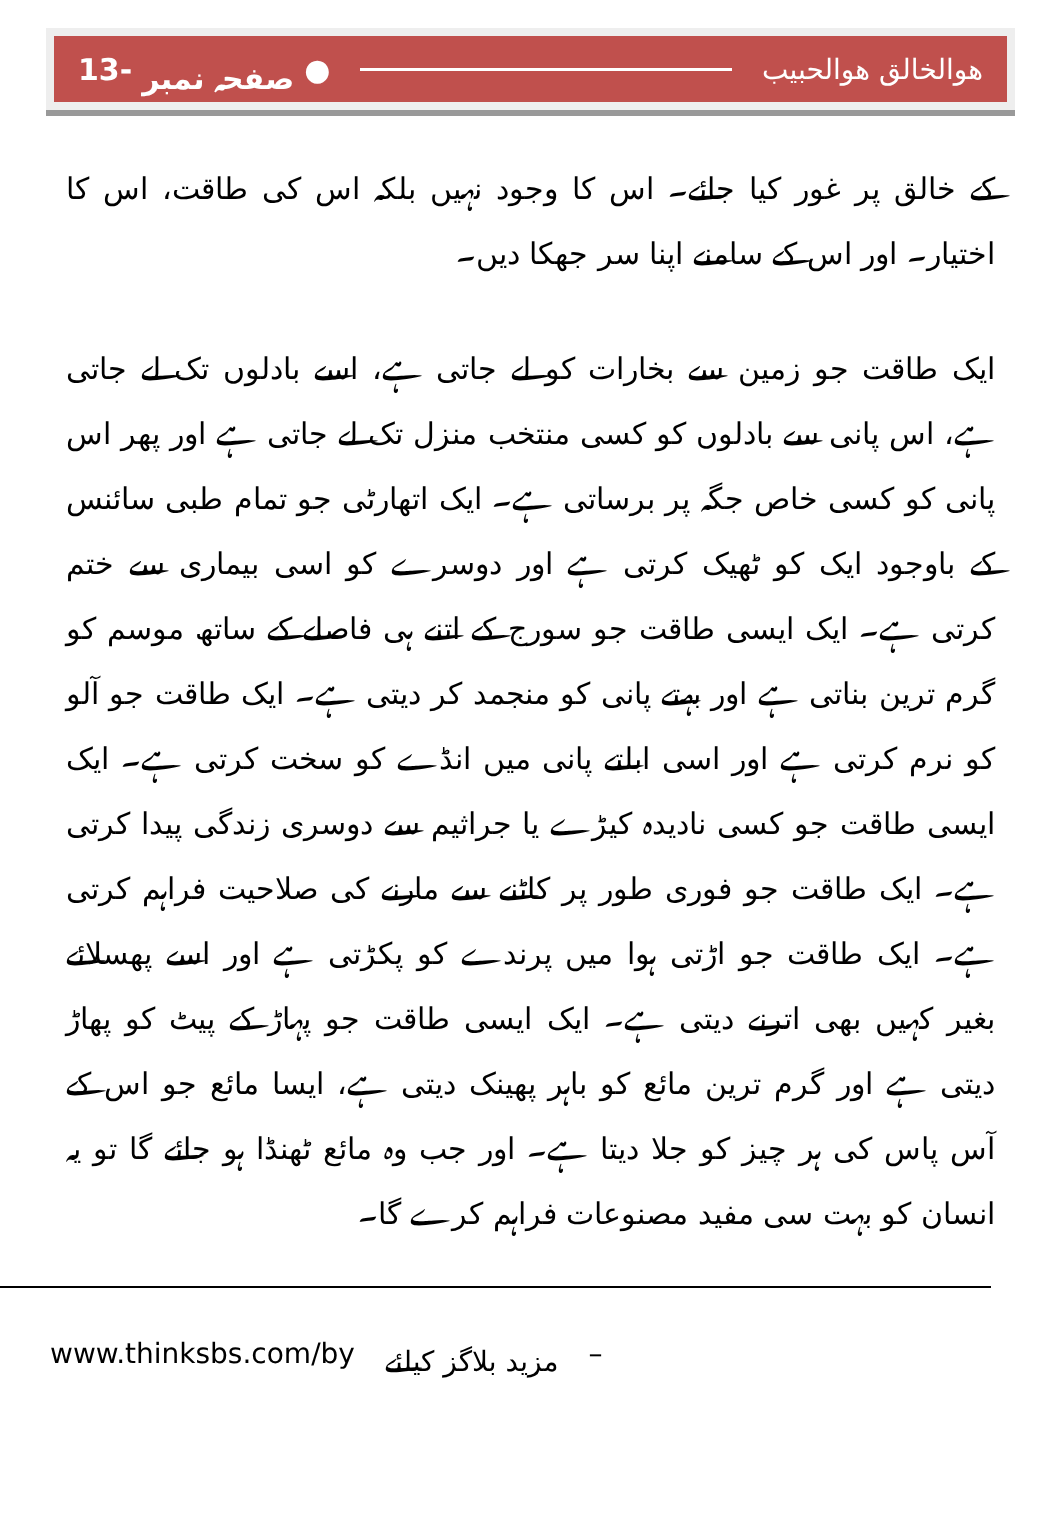13- صفحہ نمبر ● ھوالخالق ھوالحبیب
کے خالق پر غور کیا جائے۔ اس کا وجود نہیں بلکہ اس کی طاقت، اس کا اختیار۔ اور اس کے سامنے اپنا سر جھکا دیں۔
ایک طاقت جو زمین سے بخارات کو لے جاتی ہے، اسے بادلوں تک لے جاتی ہے، اس پانی سے بادلوں کو کسی منتخب منزل تک لے جاتی ہے اور پھر اس پانی کو کسی خاص جگہ پر برساتی ہے۔ ایک اتھارٹی جو تمام طبی سائنس کے باوجود ایک کو ٹھیک کرتی ہے اور دوسرے کو اسی بیماری سے ختم کرتی ہے۔ ایک ایسی طاقت جو سورج کے اتنے ہی فاصلے کے ساتھ موسم کو گرم ترین بناتی ہے اور بہتے پانی کو منجمد کر دیتی ہے۔ ایک طاقت جو آلو کو نرم کرتی ہے اور اسی ابلتے پانی میں انڈے کو سخت کرتی ہے۔ ایک ایسی طاقت جو کسی نادیدہ کیڑے یا جراثیم سے دوسری زندگی پیدا کرتی ہے۔ ایک طاقت جو فوری طور پر کاٹنے سے مارنے کی صلاحیت فراہم کرتی ہے۔ ایک طاقت جو اڑتی ہوا میں پرندے کو پکڑتی ہے اور اسے پھسلائے بغیر کہیں بھی اترنے دیتی ہے۔ ایک ایسی طاقت جو پہاڑ کے پیٹ کو پھاڑ دیتی ہے اور گرم ترین مائع کو باہر پھینک دیتی ہے، ایسا مائع جو اس کے آس پاس کی ہر چیز کو جلا دیتا ہے۔ اور جب وہ مائع ٹھنڈا ہو جائے گا تو یہ انسان کو بہت سی مفید مصنوعات فراہم کرے گا۔
www.thinksbs.com/by مزید بلاگز کیلئے –